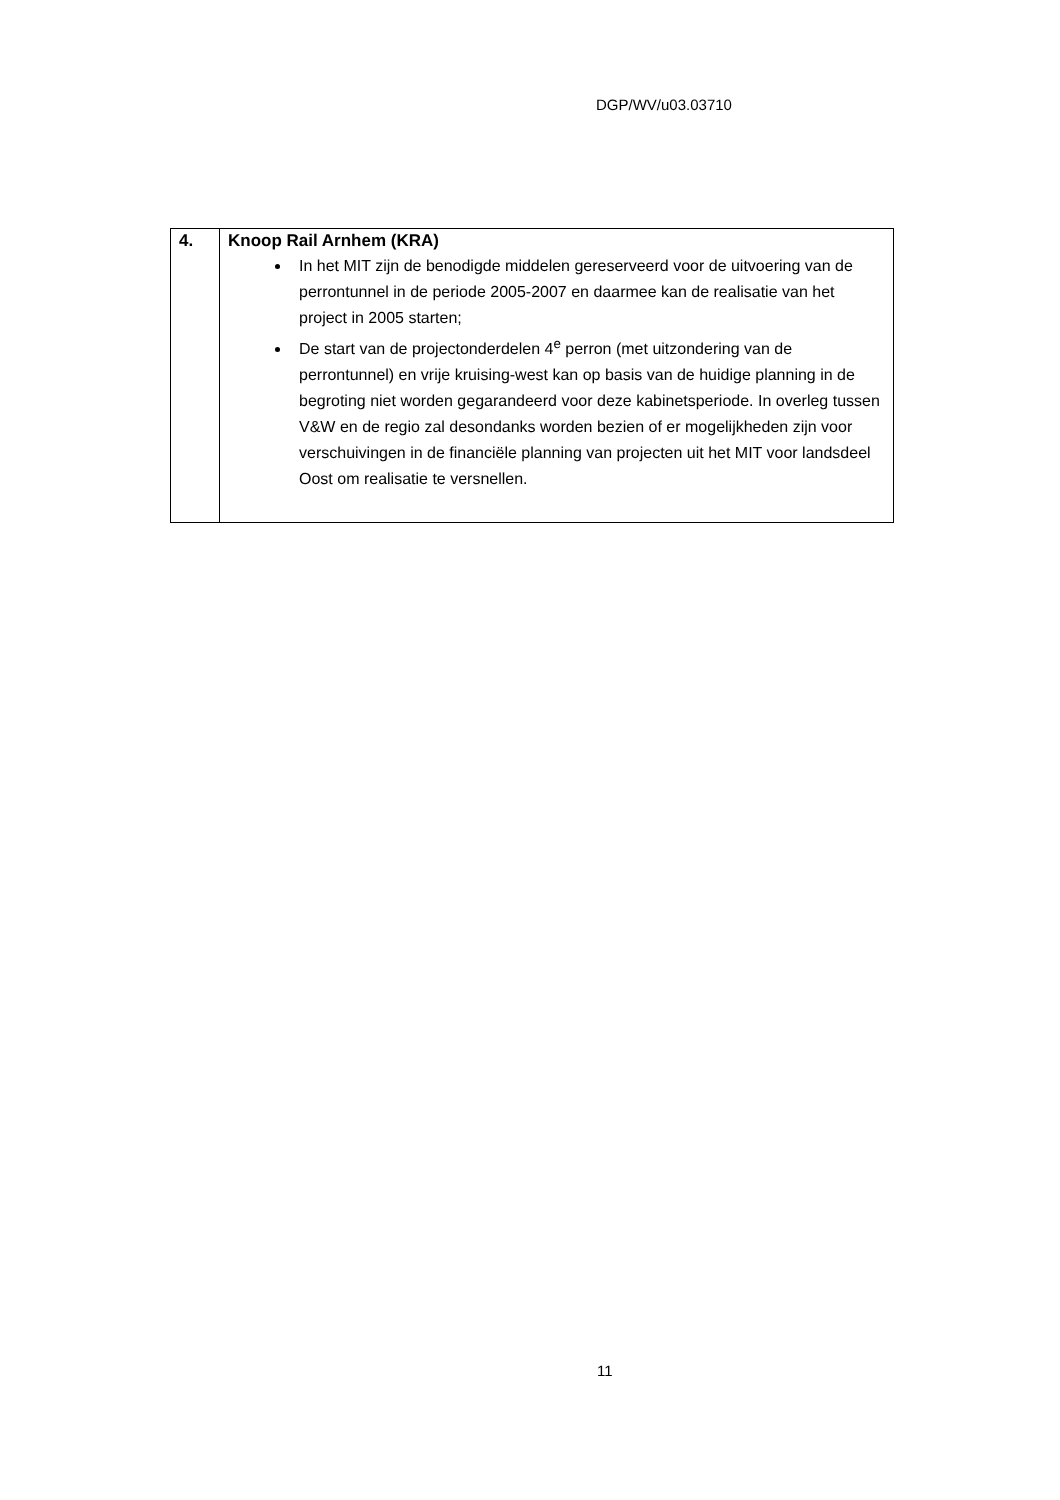DGP/WV/u03.03710
| 4. | Knoop Rail Arnhem (KRA) In het MIT zijn de benodigde middelen gereserveerd voor de uitvoering van de perrontunnel in de periode 2005-2007 en daarmee kan de realisatie van het project in 2005 starten; De start van de projectonderdelen 4<sup>e</sup> perron (met uitzondering van de perrontunnel) en vrije kruising-west kan op basis van de huidige planning in de begroting niet worden gegarandeerd voor deze kabinetsperiode. In overleg tussen V&W en de regio zal desondanks worden bezien of er mogelijkheden zijn voor verschuivingen in de financiële planning van projecten uit het MIT voor landsdeel Oost om realisatie te versnellen. |
11